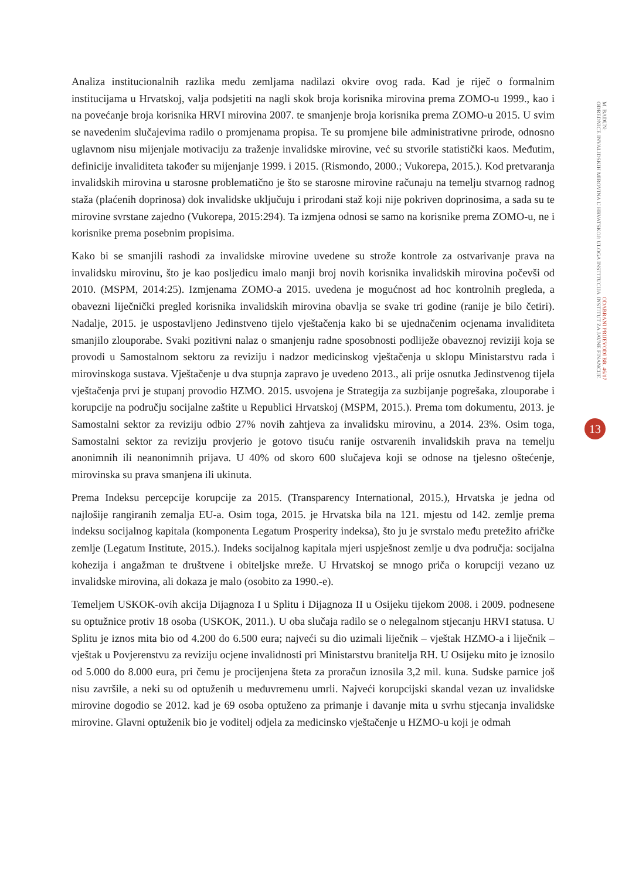Analiza institucionalnih razlika među zemljama nadilazi okvire ovog rada. Kad je riječ o formalnim institucijama u Hrvatskoj, valja podsjetiti na nagli skok broja korisnika mirovina prema ZOMO-u 1999., kao i na povećanje broja korisnika HRVI mirovina 2007. te smanjenje broja korisnika prema ZOMO-u 2015. U svim se navedenim slučajevima radilo o promjenama propisa. Te su promjene bile administrativne prirode, odnosno uglavnom nisu mijenjale motivaciju za traženje invalidske mirovine, već su stvorile statistički kaos. Međutim, definicije invaliditeta također su mijenjanje 1999. i 2015. (Rismondo, 2000.; Vukorepa, 2015.). Kod pretvaranja invalidskih mirovina u starosne problematično je što se starosne mirovine računaju na temelju stvarnog radnog staža (plaćenih doprinosa) dok invalidske uključuju i prirodani staž koji nije pokriven doprinosima, a sada su te mirovine svrstane zajedno (Vukorepa, 2015:294). Ta izmjena odnosi se samo na korisnike prema ZOMO-u, ne i korisnike prema posebnim propisima.
Kako bi se smanjili rashodi za invalidske mirovine uvedene su strože kontrole za ostvarivanje prava na invalidsku mirovinu, što je kao posljedicu imalo manji broj novih korisnika invalidskih mirovina počevši od 2010. (MSPM, 2014:25). Izmjenama ZOMO-a 2015. uvedena je mogućnost ad hoc kontrolnih pregleda, a obavezni liječnički pregled korisnika invalidskih mirovina obavlja se svake tri godine (ranije je bilo četiri). Nadalje, 2015. je uspostavljeno Jedinstveno tijelo vještačenja kako bi se ujednačenim ocjenama invaliditeta smanjilo zlouporabe. Svaki pozitivni nalaz o smanjenju radne sposobnosti podliježe obaveznoj reviziji koja se provodi u Samostalnom sektoru za reviziju i nadzor medicinskog vještačenja u sklopu Ministarstvu rada i mirovinskoga sustava. Vještačenje u dva stupnja zapravo je uvedeno 2013., ali prije osnutka Jedinstvenog tijela vještačenja prvi je stupanj provodio HZMO. 2015. usvojena je Strategija za suzbijanje pogrešaka, zlouporabe i korupcije na području socijalne zaštite u Republici Hrvatskoj (MSPM, 2015.). Prema tom dokumentu, 2013. je Samostalni sektor za reviziju odbio 27% novih zahtjeva za invalidsku mirovinu, a 2014. 23%. Osim toga, Samostalni sektor za reviziju provjerio je gotovo tisuću ranije ostvarenih invalidskih prava na temelju anonimnih ili neanonimnih prijava. U 40% od skoro 600 slučajeva koji se odnose na tjelesno oštećenje, mirovinska su prava smanjena ili ukinuta.
Prema Indeksu percepcije korupcije za 2015. (Transparency International, 2015.), Hrvatska je jedna od najlošije rangiranih zemalja EU-a. Osim toga, 2015. je Hrvatska bila na 121. mjestu od 142. zemlje prema indeksu socijalnog kapitala (komponenta Legatum Prosperity indeksa), što ju je svrstalo među pretežito afričke zemlje (Legatum Institute, 2015.). Indeks socijalnog kapitala mjeri uspješnost zemlje u dva područja: socijalna kohezija i angažman te društvene i obiteljske mreže. U Hrvatskoj se mnogo priča o korupciji vezano uz invalidske mirovina, ali dokaza je malo (osobito za 1990.-e).
Temeljem USKOK-ovih akcija Dijagnoza I u Splitu i Dijagnoza II u Osijeku tijekom 2008. i 2009. podnesene su optužnice protiv 18 osoba (USKOK, 2011.). U oba slučaja radilo se o nelegalnom stjecanju HRVI statusa. U Splitu je iznos mita bio od 4.200 do 6.500 eura; najveći su dio uzimali liječnik – vještak HZMO-a i liječnik – vještak u Povjerenstvu za reviziju ocjene invalidnosti pri Ministarstvu branitelja RH. U Osijeku mito je iznosilo od 5.000 do 8.000 eura, pri čemu je procijenjena šteta za proračun iznosila 3,2 mil. kuna. Sudske parnice još nisu završile, a neki su od optuženih u međuvremenu umrli. Najveći korupcijski skandal vezan uz invalidske mirovine dogodio se 2012. kad je 69 osoba optuženo za primanje i davanje mita u svrhu stjecanja invalidske mirovine. Glavni optuženik bio je voditelj odjela za medicinsko vještačenje u HZMO-u koji je odmah
ODABRANI PRIJEVODI BR. 46/17
INSTITUT ZA JAVNE FINANCIJE
M. BADUN:
ODREDNICE INVALIDSKIH MIROVINA U HRVATSKOJ: ULOGA INSTITUCIJA
13